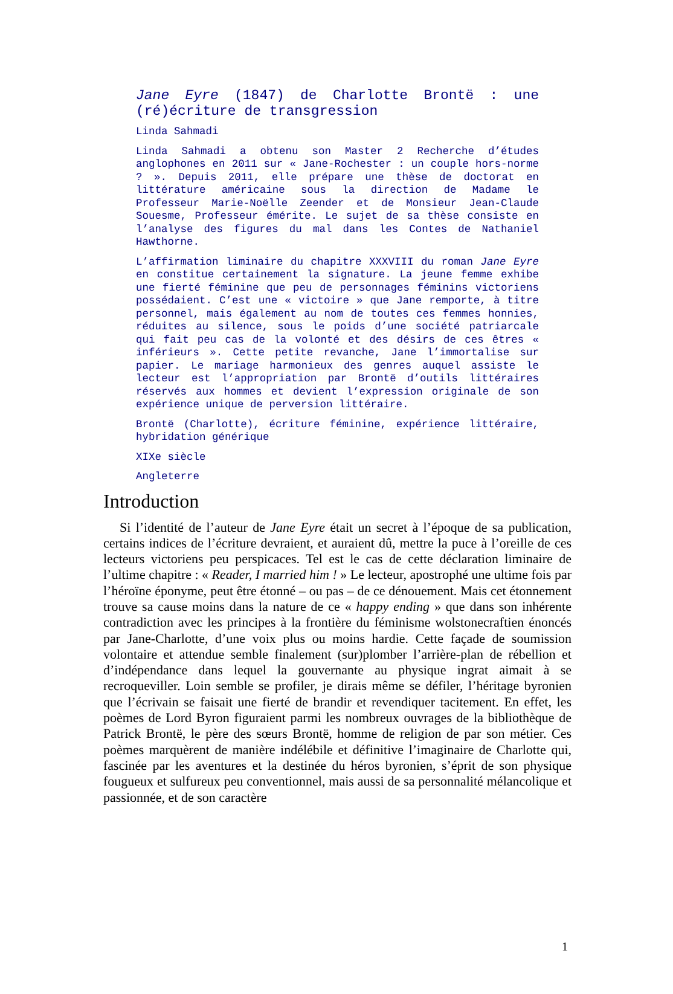Jane Eyre (1847) de Charlotte Brontë : une (ré)écriture de transgression
Linda Sahmadi
Linda Sahmadi a obtenu son Master 2 Recherche d’études anglophones en 2011 sur « Jane-Rochester : un couple hors-norme ? ». Depuis 2011, elle prépare une thèse de doctorat en littérature américaine sous la direction de Madame le Professeur Marie-Noëlle Zeender et de Monsieur Jean-Claude Souesme, Professeur émérite. Le sujet de sa thèse consiste en l’analyse des figures du mal dans les Contes de Nathaniel Hawthorne.
L’affirmation liminaire du chapitre XXXVIII du roman Jane Eyre en constitue certainement la signature. La jeune femme exhibe une fierté féminine que peu de personnages féminins victoriens possédaient. C’est une « victoire » que Jane remporte, à titre personnel, mais également au nom de toutes ces femmes honnies, réduites au silence, sous le poids d’une société patriarcale qui fait peu cas de la volonté et des désirs de ces êtres « inférieurs ». Cette petite revanche, Jane l’immortalise sur papier. Le mariage harmonieux des genres auquel assiste le lecteur est l’appropriation par Brontë d’outils littéraires réservés aux hommes et devient l’expression originale de son expérience unique de perversion littéraire.
Brontë (Charlotte), écriture féminine, expérience littéraire, hybridation générique
XIXe siècle
Angleterre
Introduction
Si l’identité de l’auteur de Jane Eyre était un secret à l’époque de sa publication, certains indices de l’écriture devraient, et auraient dû, mettre la puce à l’oreille de ces lecteurs victoriens peu perspicaces. Tel est le cas de cette déclaration liminaire de l’ultime chapitre : « Reader, I married him ! » Le lecteur, apostrophé une ultime fois par l’héroïne éponyme, peut être étonné – ou pas – de ce dénouement. Mais cet étonnement trouve sa cause moins dans la nature de ce « happy ending » que dans son inhérente contradiction avec les principes à la frontière du féminisme wolstonecraftien énoncés par Jane-Charlotte, d’une voix plus ou moins hardie. Cette façade de soumission volontaire et attendue semble finalement (sur)plomber l’arrière-plan de rébellion et d’indépendance dans lequel la gouvernante au physique ingrat aimait à se recroqueviller. Loin semble se profiler, je dirais même se défiler, l’héritage byronien que l’écrivain se faisait une fierté de brandir et revendiquer tacitement. En effet, les poèmes de Lord Byron figuraient parmi les nombreux ouvrages de la bibliothèque de Patrick Brontë, le père des sœurs Brontë, homme de religion de par son métier. Ces poèmes marquèrent de manière indélébile et définitive l’imaginaire de Charlotte qui, fascinée par les aventures et la destinée du héros byronien, s’éprit de son physique fougueux et sulfureux peu conventionnel, mais aussi de sa personnalité mélancolique et passionnée, et de son caractère
1